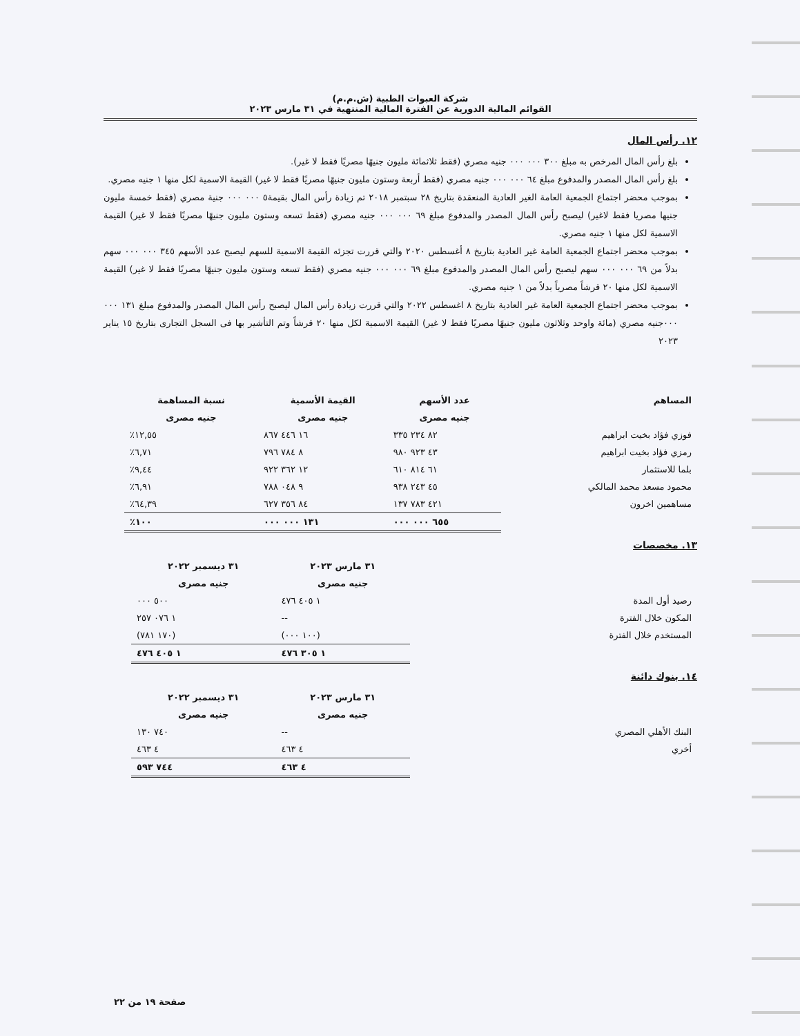شركة العبوات الطبية (ش.م.م)
القوائم المالية الدورية عن الفترة المالية المنتهية في ٣١ مارس ٢٠٢٣
١٢. رأس المال
بلغ رأس المال المرخص به مبلغ ٣٠٠ ٠٠٠ ٠٠٠ جنيه مصري (فقط ثلاثمائة مليون جنيهًا مصريًا فقط لا غير).
بلغ رأس المال المصدر والمدفوع مبلغ ٦٤ ٠٠٠ ٠٠٠ جنيه مصري (فقط أربعة وستون مليون جنيهًا مصريًا فقط لا غير) القيمة الاسمية لكل منها ١ جنيه مصري.
بموجب محضر اجتماع الجمعية العامة الغير العادية المنعقدة بتاريخ ٢٨ سبتمبر ٢٠١٨ تم زيادة رأس المال بقيمة٥ ٠٠٠ ٠٠٠ جنية مصري (فقط خمسة مليون جنيها مصريا فقط لاغير) ليصبح رأس المال المصدر والمدفوع مبلغ ٦٩ ٠٠٠ ٠٠٠ جنيه مصري (فقط تسعه وستون مليون جنيهًا مصريًا فقط لا غير) القيمة الاسمية لكل منها ١ جنيه مصري.
بموجب محضر اجتماع الجمعية العامة غير العادية بتاريخ ٨ أغسطس ٢٠٢٠ والتي قررت تجزئه القيمة الاسمية للسهم ليصبح عدد الأسهم ٣٤٥ ٠٠٠ ٠٠٠ سهم بدلاً من ٦٩ ٠٠٠ ٠٠٠ سهم ليصبح رأس المال المصدر والمدفوع مبلغ ٦٩ ٠٠٠ ٠٠٠ جنيه مصري (فقط تسعه وستون مليون جنيهًا مصريًا فقط لا غير) القيمة الاسمية لكل منها ٢٠ قرشاً مصرياً بدلاً من ١ جنيه مصري.
بموجب محضر اجتماع الجمعية العامة غير العادية بتاريخ ٨ اغسطس ٢٠٢٢ والتي قررت زيادة رأس المال ليصبح رأس المال المصدر والمدفوع مبلغ ١٣١ ٠٠٠ ٠٠٠جنيه مصري (مائة واوحد وثلاثون مليون جنيهًا مصريًا فقط لا غير) القيمة الاسمية لكل منها ٢٠ قرشاً وتم التأشير بها فى السجل التجارى بتاريخ ١٥ يناير ٢٠٢٣
| المساهم | عدد الأسهم | القيمة الأسمية | نسبة المساهمة |
| --- | --- | --- | --- |
| | جنيه مصرى | جنيه مصرى | جنيه مصرى |
| فوزي فؤاد بخيت ابراهيم | ٨٢ ٢٣٤ ٣٣٥ | ١٦ ٤٤٦ ٨٦٧ | ١٢,٥٥٪ |
| رمزي فؤاد بخيت ابراهيم | ٤٣ ٩٢٣ ٩٨٠ | ٨ ٧٨٤ ٧٩٦ | ٦,٧١٪ |
| بلما للاستثمار | ٦١ ٨١٤ ٦١٠ | ١٢ ٣٦٢ ٩٢٢ | ٩,٤٤٪ |
| محمود مسعد محمد المالكي | ٤٥ ٢٤٣ ٩٣٨ | ٩ ٠٤٨ ٧٨٨ | ٦,٩١٪ |
| مساهمين اخرون | ٤٢١ ٧٨٣ ١٣٧ | ٨٤ ٣٥٦ ٦٢٧ | ٦٤,٣٩٪ |
| | ٦٥٥ ٠٠٠ ٠٠٠ | ١٣١ ٠٠٠ ٠٠٠ | ١٠٠٪ |
١٣. مخصصات
| | ٣١ مارس ٢٠٢٣ | ٣١ ديسمبر ٢٠٢٢ |
| | جنيه مصرى | جنيه مصرى |
| رصيد أول المدة | ١ ٤٠٥ ٤٧٦ | ٥٠٠ ٠٠٠ |
| المكون خلال الفترة | -- | ١ ٠٧٦ ٢٥٧ |
| المستخدم خلال الفترة | (١٠٠ ٠٠٠) | (١٧٠ ٧٨١) |
| | ١ ٣٠٥ ٤٧٦ | ١ ٤٠٥ ٤٧٦ |
١٤. بنوك دائنة
| | ٣١ مارس ٢٠٢٣ | ٣١ ديسمبر ٢٠٢٢ |
| | جنيه مصرى | جنيه مصرى |
| البنك الأهلي المصري | -- | ٧٤٠ ١٣٠ |
| أخري | ٤ ٤٦٣ | ٤ ٤٦٣ |
| | ٤ ٤٦٣ | ٧٤٤ ٥٩٣ |
صفحة ١٩ من ٢٢